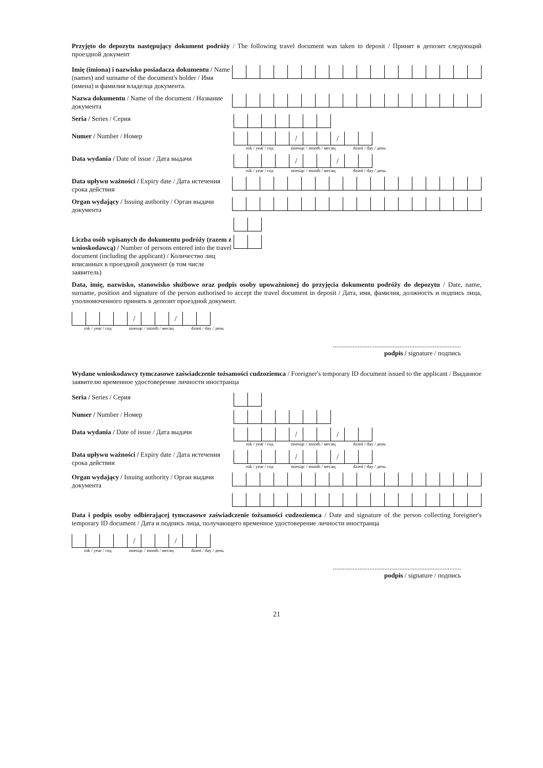Przyjęto do depozytu następujący dokument podróży / The following travel document was taken to deposit / Принят в депозит следующий проездной документ
Imię (imiona) i nazwisko posiadacza dokumentu / Name (names) and surname of the document's holder / Имя (имена) и фамилия владелца документа.
Nazwa dokumentu / Name of the document / Название документа
Seria / Series / Серия
Numer / Number / Номер
/ /
rok / year / год miesiąc / month / месяц dzień / day / день
Data wydania / Date of issue / Дата выдачи
/ /
rok / year / год miesiąc / month / месяц dzień / day / день
Data upływu ważności / Expiry date / Дата истечения срока действия
Organ wydający / Issuing authority / Орган выдачи документа
Liczba osób wpisanych do dokumentu podróży (razem z wnioskodawcą) / Number of persons entered into the travel document (including the applicant) / Количество лиц вписанных в проездной документ (в том числе заявитель)
Data, imię, nazwisko, stanowisko służbowe oraz podpis osoby upoważnionej do przyjęcia dokumentu podróży do depozytu / Date, name, surname, position and signature of the person authorised to accept the travel document in deposit / Дата, имя, фамилия, должность и подпись лица, уполномоченного принять в депозит проездной документ.
/ /
rok / year / год miesiąc / month / месяц dzień / day / день
.............................................................................
podpis / signature / подпись
Wydane wnioskodawcy tymczasowe zaświadczenie tożsamości cudzoziemca / Foreigner's temporary ID document issued to the applicant / Выданное заявителю временное удостоверение личности иностранца
Seria / Series / Серия
Numer / Number / Номер
Data wydania / Date of issue / Дата выдачи
/ /
rok / year / год miesiąc / month / месяц dzień / day / день
Data upływu ważności / Expiry date / Дата истечения срока действия
/ /
rok / year / год miesiąc / month / месяц dzień / day / день
Organ wydający / Issuing authority / Орган выдачи документа
Data i podpis osoby odbierającej tymczasowe zaświadczenie tożsamości cudzoziemca / Date and signature of the person collecting foreigner's temporary ID document / Дата и подпись лица, получающего временное удостоверение личности иностранца
/ /
rok / year / год miesiąc / month / месяц dzień / day / день
.............................................................................
podpis / signature / подпись
21